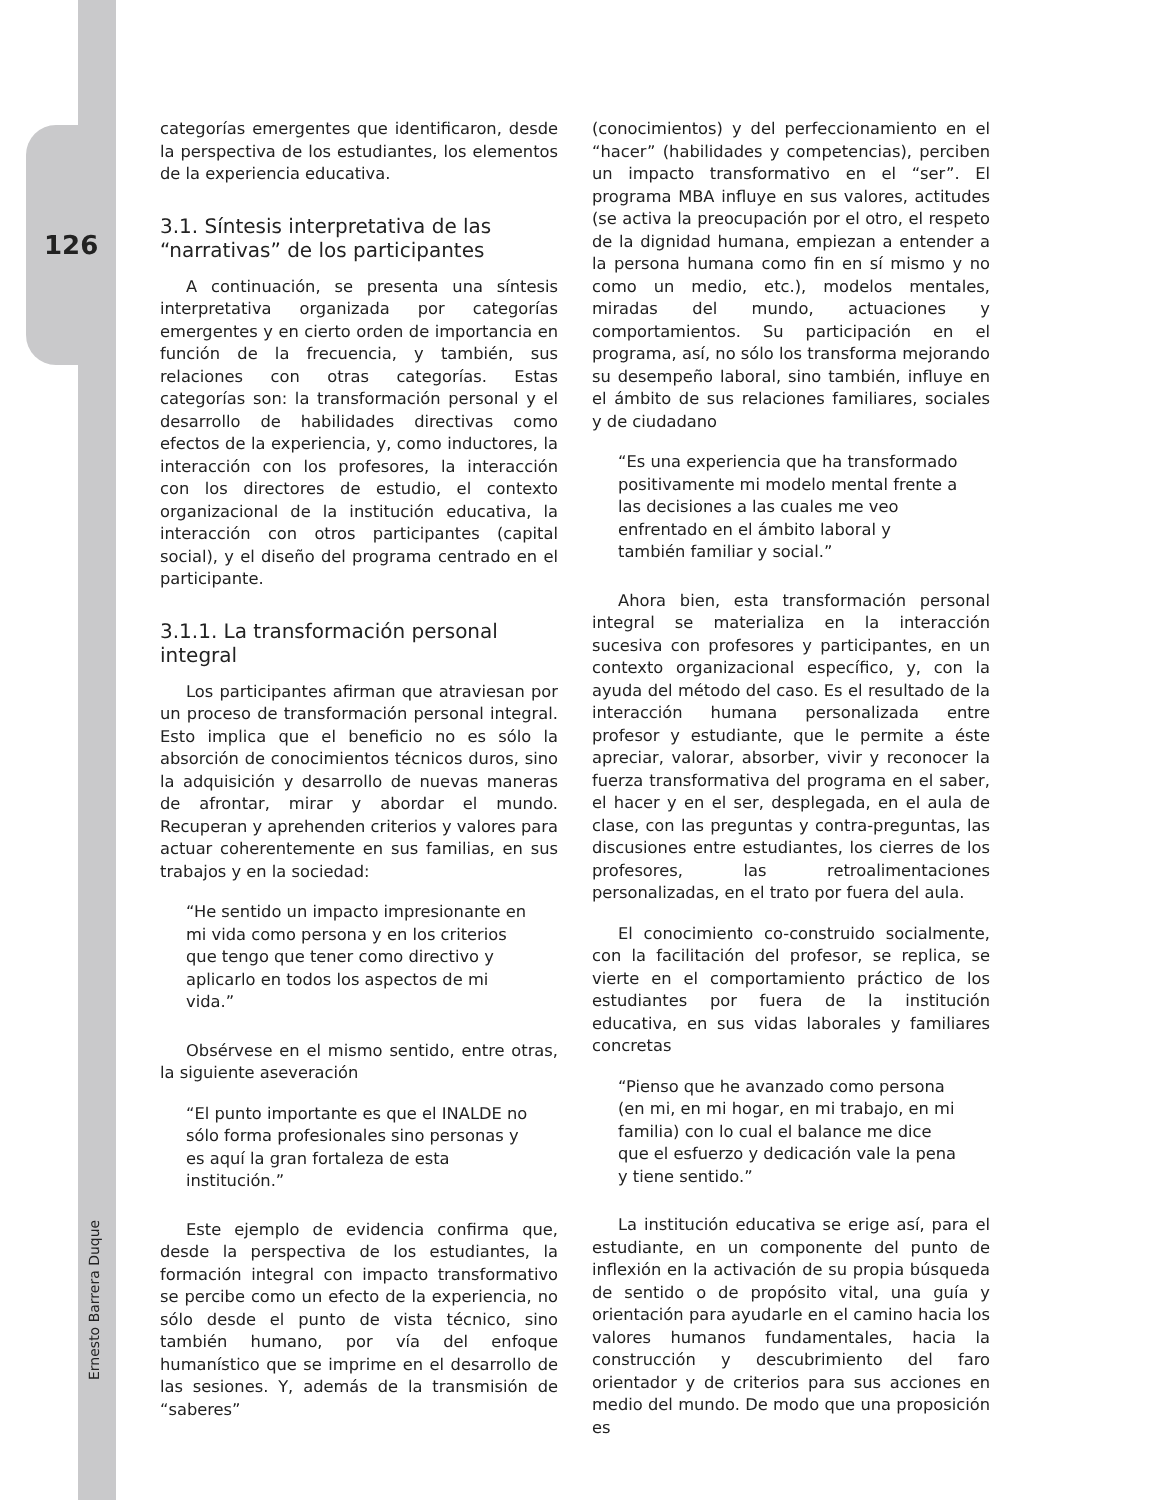126
Ernesto Barrera Duque
categorías emergentes que identificaron, desde la perspectiva de los estudiantes, los elementos de la experiencia educativa.
3.1. Síntesis interpretativa de las “narrativas” de los participantes
A continuación, se presenta una síntesis interpretativa organizada por categorías emergentes y en cierto orden de importancia en función de la frecuencia, y también, sus relaciones con otras categorías. Estas categorías son: la transformación personal y el desarrollo de habilidades directivas como efectos de la experiencia, y, como inductores, la interacción con los profesores, la interacción con los directores de estudio, el contexto organizacional de la institución educativa, la interacción con otros participantes (capital social), y el diseño del programa centrado en el participante.
3.1.1. La transformación personal integral
Los participantes afirman que atraviesan por un proceso de transformación personal integral. Esto implica que el beneficio no es sólo la absorción de conocimientos técnicos duros, sino la adquisición y desarrollo de nuevas maneras de afrontar, mirar y abordar el mundo. Recuperan y aprehenden criterios y valores para actuar coherentemente en sus familias, en sus trabajos y en la sociedad:
“He sentido un impacto impresionante en mi vida como persona y en los criterios que tengo que tener como directivo y aplicarlo en todos los aspectos de mi vida.”
Obsérvese en el mismo sentido, entre otras, la siguiente aseveración
“El punto importante es que el INALDE no sólo forma profesionales sino personas y es aquí la gran fortaleza de esta institución.”
Este ejemplo de evidencia confirma que, desde la perspectiva de los estudiantes, la formación integral con impacto transformativo se percibe como un efecto de la experiencia, no sólo desde el punto de vista técnico, sino también humano, por vía del enfoque humanístico que se imprime en el desarrollo de las sesiones. Y, además de la transmisión de “saberes”
(conocimientos) y del perfeccionamiento en el “hacer” (habilidades y competencias), perciben un impacto transformativo en el “ser”. El programa MBA influye en sus valores, actitudes (se activa la preocupación por el otro, el respeto de la dignidad humana, empiezan a entender a la persona humana como fin en sí mismo y no como un medio, etc.), modelos mentales, miradas del mundo, actuaciones y comportamientos. Su participación en el programa, así, no sólo los transforma mejorando su desempeño laboral, sino también, influye en el ámbito de sus relaciones familiares, sociales y de ciudadano
“Es una experiencia que ha transformado positivamente mi modelo mental frente a las decisiones a las cuales me veo enfrentado en el ámbito laboral y también familiar y social.”
Ahora bien, esta transformación personal integral se materializa en la interacción sucesiva con profesores y participantes, en un contexto organizacional específico, y, con la ayuda del método del caso. Es el resultado de la interacción humana personalizada entre profesor y estudiante, que le permite a éste apreciar, valorar, absorber, vivir y reconocer la fuerza transformativa del programa en el saber, el hacer y en el ser, desplegada, en el aula de clase, con las preguntas y contra-preguntas, las discusiones entre estudiantes, los cierres de los profesores, las retroalimentaciones personalizadas, en el trato por fuera del aula.
El conocimiento co-construido socialmente, con la facilitación del profesor, se replica, se vierte en el comportamiento práctico de los estudiantes por fuera de la institución educativa, en sus vidas laborales y familiares concretas
“Pienso que he avanzado como persona (en mi, en mi hogar, en mi trabajo, en mi familia) con lo cual el balance me dice que el esfuerzo y dedicación vale la pena y tiene sentido.”
La institución educativa se erige así, para el estudiante, en un componente del punto de inflexión en la activación de su propia búsqueda de sentido o de propósito vital, una guía y orientación para ayudarle en el camino hacia los valores humanos fundamentales, hacia la construcción y descubrimiento del faro orientador y de criterios para sus acciones en medio del mundo. De modo que una proposición es